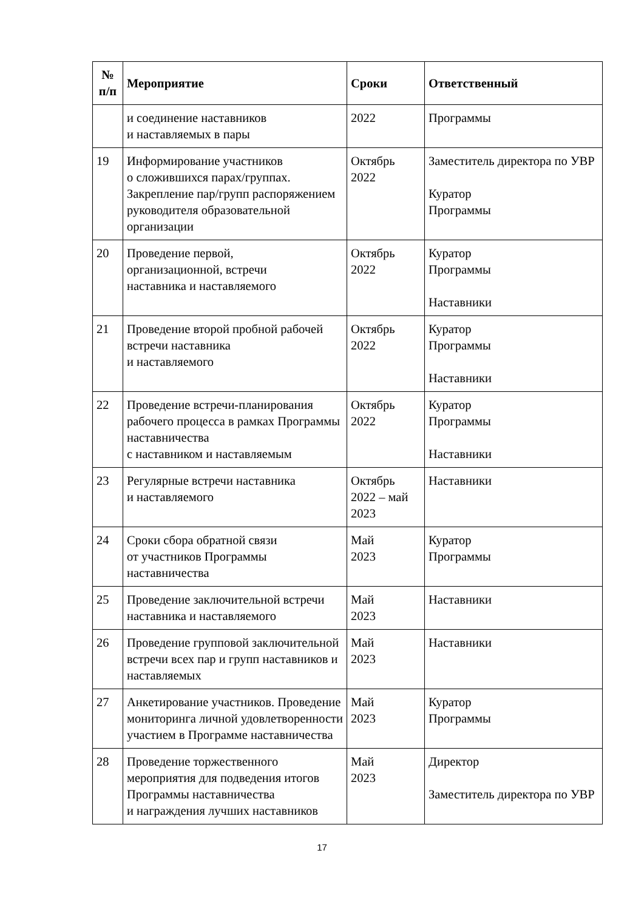| № п/п | Мероприятие | Сроки | Ответственный |
| --- | --- | --- | --- |
| | и соединение наставников и наставляемых в пары | 2022 | Программы |
| 19 | Информирование участников о сложившихся парах/группах. Закрепление пар/групп распоряжением руководителя образовательной организации | Октябрь 2022 | Заместитель директора по УВР Куратор Программы |
| 20 | Проведение первой, организационной, встречи наставника и наставляемого | Октябрь 2022 | Куратор Программы Наставники |
| 21 | Проведение второй пробной рабочей встречи наставника и наставляемого | Октябрь 2022 | Куратор Программы Наставники |
| 22 | Проведение встречи-планирования рабочего процесса в рамках Программы наставничества с наставником и наставляемым | Октябрь 2022 | Куратор Программы Наставники |
| 23 | Регулярные встречи наставника и наставляемого | Октябрь 2022 – май 2023 | Наставники |
| 24 | Сроки сбора обратной связи от участников Программы наставничества | Май 2023 | Куратор Программы |
| 25 | Проведение заключительной встречи наставника и наставляемого | Май 2023 | Наставники |
| 26 | Проведение групповой заключительной встречи всех пар и групп наставников и наставляемых | Май 2023 | Наставники |
| 27 | Анкетирование участников. Проведение мониторинга личной удовлетворенности участием в Программе наставничества | Май 2023 | Куратор Программы |
| 28 | Проведение торжественного мероприятия для подведения итогов Программы наставничества и награждения лучших наставников | Май 2023 | Директор Заместитель директора по УВР |
17